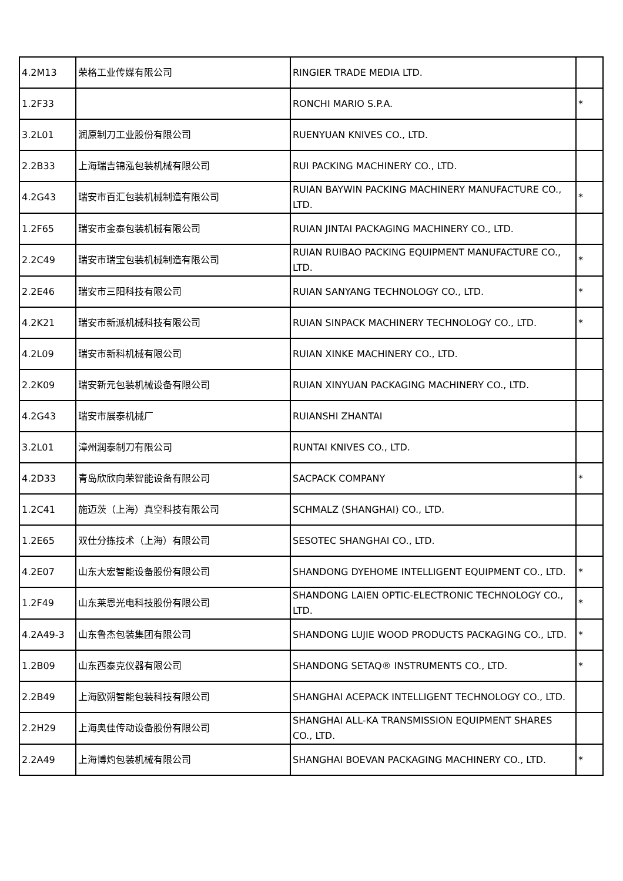| 4.2M13 | 荣格工业传媒有限公司 | RINGIER TRADE MEDIA LTD. | |
| 1.2F33 | | RONCHI MARIO S.P.A. | * |
| 3.2L01 | 润原制刀工业股份有限公司 | RUENYUAN KNIVES CO., LTD. | |
| 2.2B33 | 上海瑞吉锦泓包装机械有限公司 | RUI PACKING MACHINERY CO., LTD. | |
| 4.2G43 | 瑞安市百汇包装机械制造有限公司 | RUIAN BAYWIN PACKING MACHINERY MANUFACTURE CO., LTD. | * |
| 1.2F65 | 瑞安市金泰包装机械有限公司 | RUIAN JINTAI PACKAGING MACHINERY CO., LTD. | |
| 2.2C49 | 瑞安市瑞宝包装机械制造有限公司 | RUIAN RUIBAO PACKING EQUIPMENT MANUFACTURE CO., LTD. | * |
| 2.2E46 | 瑞安市三阳科技有限公司 | RUIAN SANYANG TECHNOLOGY CO., LTD. | * |
| 4.2K21 | 瑞安市新派机械科技有限公司 | RUIAN SINPACK MACHINERY TECHNOLOGY CO., LTD. | * |
| 4.2L09 | 瑞安市新科机械有限公司 | RUIAN XINKE MACHINERY CO., LTD. | |
| 2.2K09 | 瑞安新元包装机械设备有限公司 | RUIAN XINYUAN PACKAGING MACHINERY CO., LTD. | |
| 4.2G43 | 瑞安市展泰机械厂 | RUIANSHI ZHANTAI | |
| 3.2L01 | 漳州润泰制刀有限公司 | RUNTAI KNIVES CO., LTD. | |
| 4.2D33 | 青岛欣欣向荣智能设备有限公司 | SACPACK COMPANY | * |
| 1.2C41 | 施迈茨（上海）真空科技有限公司 | SCHMALZ (SHANGHAI) CO., LTD. | |
| 1.2E65 | 双仕分拣技术（上海）有限公司 | SESOTEC SHANGHAI CO., LTD. | |
| 4.2E07 | 山东大宏智能设备股份有限公司 | SHANDONG DYEHOME INTELLIGENT EQUIPMENT CO., LTD. | * |
| 1.2F49 | 山东莱恩光电科技股份有限公司 | SHANDONG LAIEN OPTIC-ELECTRONIC TECHNOLOGY CO., LTD. | * |
| 4.2A49-3 | 山东鲁杰包装集团有限公司 | SHANDONG LUJIE WOOD PRODUCTS PACKAGING CO., LTD. | * |
| 1.2B09 | 山东西泰克仪器有限公司 | SHANDONG SETAQ® INSTRUMENTS CO., LTD. | * |
| 2.2B49 | 上海欧朔智能包装科技有限公司 | SHANGHAI ACEPACK INTELLIGENT TECHNOLOGY CO., LTD. | |
| 2.2H29 | 上海奥佳传动设备股份有限公司 | SHANGHAI ALL-KA TRANSMISSION EQUIPMENT SHARES CO., LTD. | |
| 2.2A49 | 上海博灼包装机械有限公司 | SHANGHAI BOEVAN PACKAGING MACHINERY CO., LTD. | * |